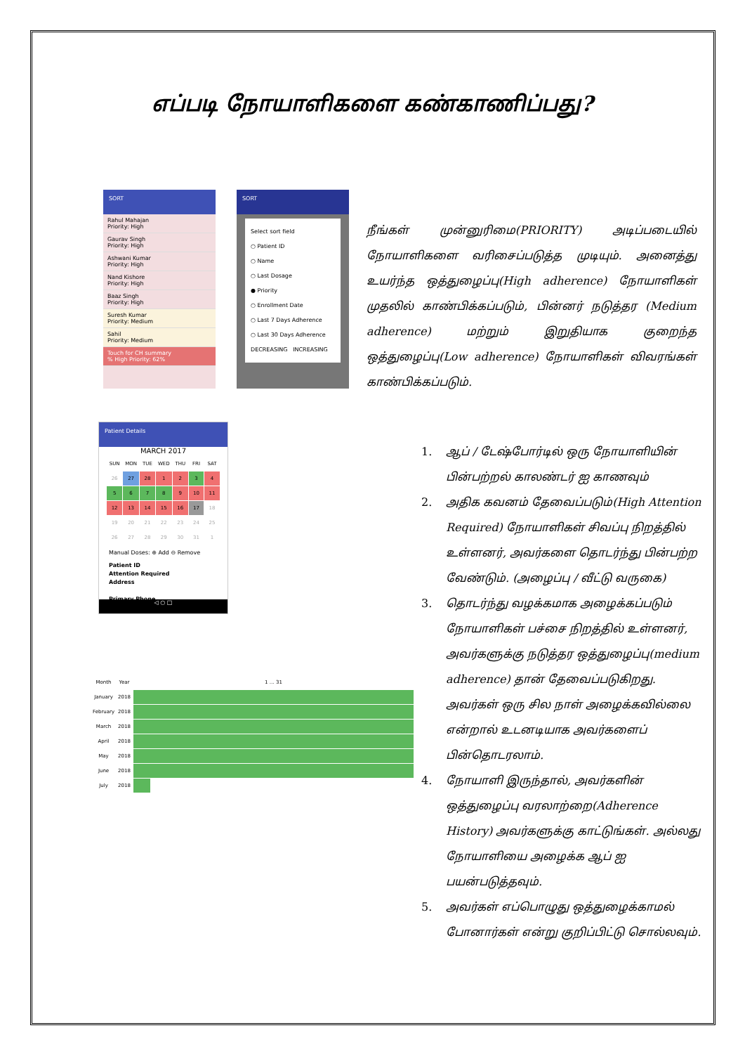எப்படி நோயாளிகளை கண்காணிப்பது?
SORT
Rahul Mahajan
Priority: High
Gaurav Singh
Priority: High
Ashwani Kumar
Priority: High
Nand Kishore
Priority: High
Baaz Singh
Priority: High
Suresh Kumar
Priority: Medium
Sahil
Priority: Medium
Touch for CH summary
% High Priority: 62%
SORT
Select sort field
○ Patient ID
○ Name
○ Last Dosage
● Priority
○ Enrollment Date
○ Last 7 Days Adherence
○ Last 30 Days Adherence
DECREASING INCREASING
Patient Details
MARCH 2017
| SUN | MON | TUE | WED | THU | FRI | SAT |
| 26 | 27 | 28 | 1 | 2 | 3 | 4 |
| 5 | 6 | 7 | 8 | 9 | 10 | 11 |
| 12 | 13 | 14 | 15 | 16 | 17 | 18 |
| 19 | 20 | 21 | 22 | 23 | 24 | 25 |
| 26 | 27 | 28 | 29 | 30 | 31 | 1 |
Manual Doses: ⊕ Add ⊖ Remove
Patient ID
Attention Required
Address
Primary Phone
◁ ○ □
| Month | Year | 1 … 31 | |
| January | 2018 | | |
| February | 2018 | | |
| March | 2018 | | |
| April | 2018 | | |
| May | 2018 | | |
| June | 2018 | | |
| July | 2018 | | |
நீங்கள் முன்னுரிமை(PRIORITY) அடிப்படையில் நோயாளிகளை வரிசைப்படுத்த முடியும். அனைத்து உயர்ந்த ஒத்துழைப்பு(High adherence) நோயாளிகள் முதலில் காண்பிக்கப்படும், பின்னர் நடுத்தர (Medium adherence) மற்றும் இறுதியாக குறைந்த ஒத்துழைப்பு(Low adherence) நோயாளிகள் விவரங்கள் காண்பிக்கப்படும்.
1. ஆப் / டேஷ்போர்டில் ஒரு நோயாளியின் பின்பற்றல் காலண்டர் ஐ காணவும்
2. அதிக கவனம் தேவைப்படும்(High Attention Required) நோயாளிகள் சிவப்பு நிறத்தில் உள்ளனர், அவர்களை தொடர்ந்து பின்பற்ற வேண்டும். (அழைப்பு / வீட்டு வருகை)
3. தொடர்ந்து வழக்கமாக அழைக்கப்படும் நோயாளிகள் பச்சை நிறத்தில் உள்ளனர், அவர்களுக்கு நடுத்தர ஒத்துழைப்பு(medium adherence) தான் தேவைப்படுகிறது. அவர்கள் ஒரு சில நாள் அழைக்கவில்லை என்றால் உடனடியாக அவர்களைப் பின்தொடரலாம்.
4. நோயாளி இருந்தால், அவர்களின் ஒத்துழைப்பு வரலாற்றை(Adherence History) அவர்களுக்கு காட்டுங்கள். அல்லது நோயாளியை அழைக்க ஆப் ஐ பயன்படுத்தவும்.
5. அவர்கள் எப்பொழுது ஒத்துழைக்காமல் போனார்கள் என்று குறிப்பிட்டு சொல்லவும்.